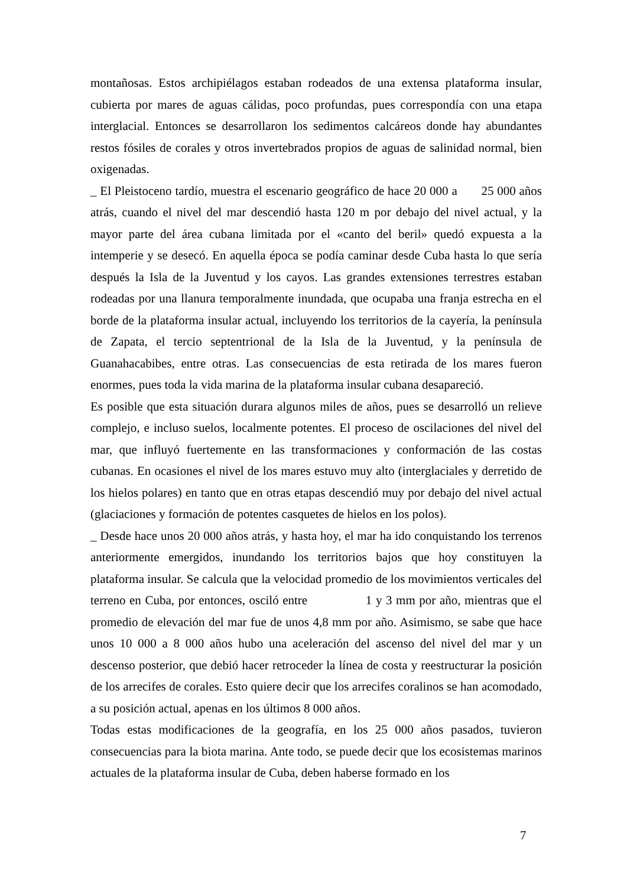montañosas. Estos archipiélagos estaban rodeados de una extensa plataforma insular, cubierta por mares de aguas cálidas, poco profundas, pues correspondía con una etapa interglacial. Entonces se desarrollaron los sedimentos calcáreos donde hay abundantes restos fósiles de corales y otros invertebrados propios de aguas de salinidad normal, bien oxigenadas.
_ El Pleistoceno tardío, muestra el escenario geográfico de hace 20 000 a 25 000 años atrás, cuando el nivel del mar descendió hasta 120 m por debajo del nivel actual, y la mayor parte del área cubana limitada por el «canto del beril» quedó expuesta a la intemperie y se desecó. En aquella época se podía caminar desde Cuba hasta lo que sería después la Isla de la Juventud y los cayos. Las grandes extensiones terrestres estaban rodeadas por una llanura temporalmente inundada, que ocupaba una franja estrecha en el borde de la plataforma insular actual, incluyendo los territorios de la cayería, la península de Zapata, el tercio septentrional de la Isla de la Juventud, y la península de Guanahacabibes, entre otras. Las consecuencias de esta retirada de los mares fueron enormes, pues toda la vida marina de la plataforma insular cubana desapareció.
Es posible que esta situación durara algunos miles de años, pues se desarrolló un relieve complejo, e incluso suelos, localmente potentes. El proceso de oscilaciones del nivel del mar, que influyó fuertemente en las transformaciones y conformación de las costas cubanas. En ocasiones el nivel de los mares estuvo muy alto (interglaciales y derretido de los hielos polares) en tanto que en otras etapas descendió muy por debajo del nivel actual (glaciaciones y formación de potentes casquetes de hielos en los polos).
_ Desde hace unos 20 000 años atrás, y hasta hoy, el mar ha ido conquistando los terrenos anteriormente emergidos, inundando los territorios bajos que hoy constituyen la plataforma insular. Se calcula que la velocidad promedio de los movimientos verticales del terreno en Cuba, por entonces, osciló entre 1 y 3 mm por año, mientras que el promedio de elevación del mar fue de unos 4,8 mm por año. Asimismo, se sabe que hace unos 10 000 a 8 000 años hubo una aceleración del ascenso del nivel del mar y un descenso posterior, que debió hacer retroceder la línea de costa y reestructurar la posición de los arrecifes de corales. Esto quiere decir que los arrecifes coralinos se han acomodado, a su posición actual, apenas en los últimos 8 000 años.
Todas estas modificaciones de la geografía, en los 25 000 años pasados, tuvieron consecuencias para la biota marina. Ante todo, se puede decir que los ecosistemas marinos actuales de la plataforma insular de Cuba, deben haberse formado en los
7